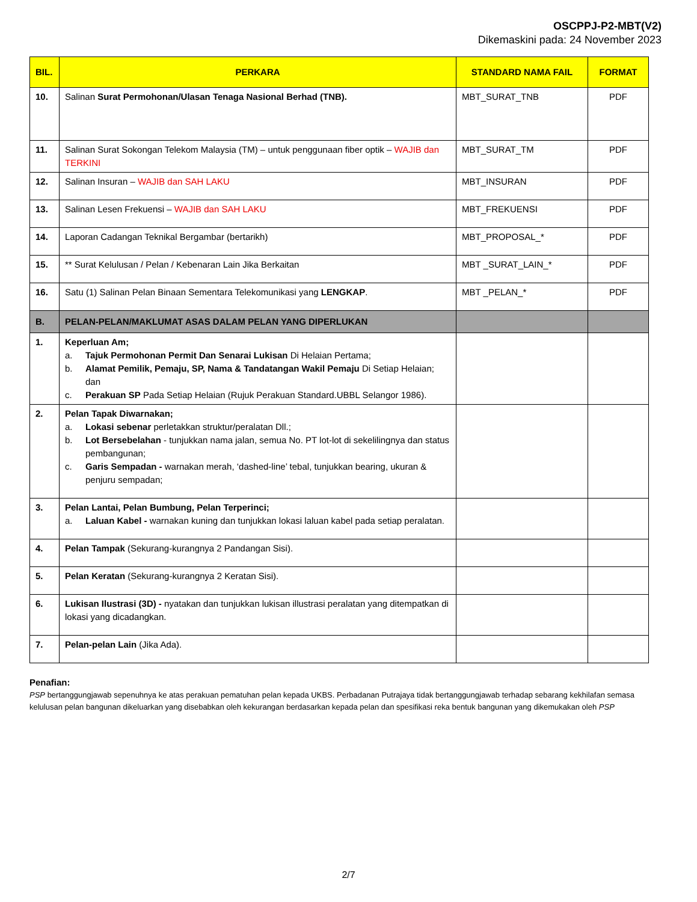OSCPPJ-P2-MBT(V2)
Dikemaskini pada: 24 November 2023
| BIL. | PERKARA | STANDARD NAMA FAIL | FORMAT |
| --- | --- | --- | --- |
| 10. | Salinan Surat Permohonan/Ulasan Tenaga Nasional Berhad (TNB). | MBT_SURAT_TNB | PDF |
| 11. | Salinan Surat Sokongan Telekom Malaysia (TM) – untuk penggunaan fiber optik – WAJIB dan TERKINI | MBT_SURAT_TM | PDF |
| 12. | Salinan Insuran – WAJIB dan SAH LAKU | MBT_INSURAN | PDF |
| 13. | Salinan Lesen Frekuensi – WAJIB dan SAH LAKU | MBT_FREKUENSI | PDF |
| 14. | Laporan Cadangan Teknikal Bergambar (bertarikh) | MBT_PROPOSAL_* | PDF |
| 15. | ** Surat Kelulusan / Pelan / Kebenaran Lain Jika Berkaitan | MBT _SURAT_LAIN_* | PDF |
| 16. | Satu (1) Salinan Pelan Binaan Sementara Telekomunikasi yang LENGKAP . | MBT _PELAN_* | PDF |
| B. | PELAN-PELAN/MAKLUMAT ASAS DALAM PELAN YANG DIPERLUKAN | | |
| 1. | Keperluan Am; a. Tajuk Permohonan Permit Dan Senarai Lukisan Di Helaian Pertama; b. Alamat Pemilik, Pemaju, SP, Nama & Tandatangan Wakil Pemaju Di Setiap Helaian; dan c. Perakuan SP Pada Setiap Helaian (Rujuk Perakuan Standard.UBBL Selangor 1986). | | |
| 2. | Pelan Tapak Diwarnakan; a. Lokasi sebenar perletakkan struktur/peralatan Dll.; b. Lot Bersebelahan - tunjukkan nama jalan, semua No. PT lot-lot di sekelilingnya dan status pembangunan; c. Garis Sempadan - warnakan merah, ‘dashed-line’ tebal, tunjukkan bearing, ukuran & penjuru sempadan; | | |
| 3. | Pelan Lantai, Pelan Bumbung, Pelan Terperinci; a. Laluan Kabel - warnakan kuning dan tunjukkan lokasi laluan kabel pada setiap peralatan. | | |
| 4. | Pelan Tampak (Sekurang-kurangnya 2 Pandangan Sisi). | | |
| 5. | Pelan Keratan (Sekurang-kurangnya 2 Keratan Sisi). | | |
| 6. | Lukisan Ilustrasi (3D) - nyatakan dan tunjukkan lukisan illustrasi peralatan yang ditempatkan di lokasi yang dicadangkan. | | |
| 7. | Pelan-pelan Lain (Jika Ada). | | |
Penafian:
PSP bertanggungjawab sepenuhnya ke atas perakuan pematuhan pelan kepada UKBS. Perbadanan Putrajaya tidak bertanggungjawab terhadap sebarang kekhilafan semasa kelulusan pelan bangunan dikeluarkan yang disebabkan oleh kekurangan berdasarkan kepada pelan dan spesifikasi reka bentuk bangunan yang dikemukakan oleh PSP
2/7